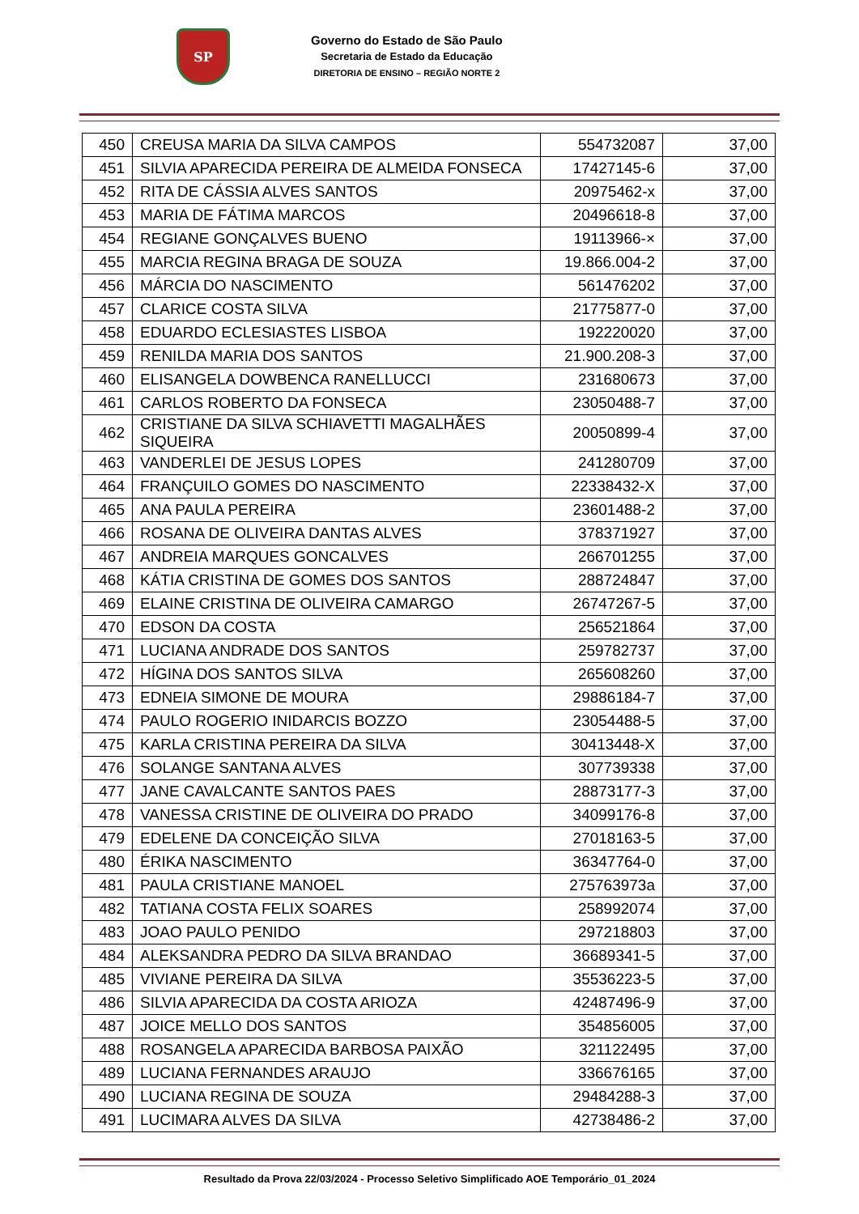SP
Governo do Estado de São Paulo
Secretaria de Estado da Educação
DIRETORIA DE ENSINO – REGIÃO NORTE 2
| 450 | CREUSA MARIA DA SILVA CAMPOS | 554732087 | 37,00 |
| 451 | SILVIA APARECIDA PEREIRA DE ALMEIDA FONSECA | 17427145-6 | 37,00 |
| 452 | RITA DE CÁSSIA ALVES SANTOS | 20975462-x | 37,00 |
| 453 | MARIA DE FÁTIMA MARCOS | 20496618-8 | 37,00 |
| 454 | REGIANE GONÇALVES BUENO | 19113966-× | 37,00 |
| 455 | MARCIA REGINA BRAGA DE SOUZA | 19.866.004-2 | 37,00 |
| 456 | MÁRCIA DO NASCIMENTO | 561476202 | 37,00 |
| 457 | CLARICE COSTA SILVA | 21775877-0 | 37,00 |
| 458 | EDUARDO ECLESIASTES LISBOA | 192220020 | 37,00 |
| 459 | RENILDA MARIA DOS SANTOS | 21.900.208-3 | 37,00 |
| 460 | ELISANGELA DOWBENCA RANELLUCCI | 231680673 | 37,00 |
| 461 | CARLOS ROBERTO DA FONSECA | 23050488-7 | 37,00 |
| 462 | CRISTIANE DA SILVA SCHIAVETTI MAGALHÃES SIQUEIRA | 20050899-4 | 37,00 |
| 463 | VANDERLEI DE JESUS LOPES | 241280709 | 37,00 |
| 464 | FRANÇUILO GOMES DO NASCIMENTO | 22338432-X | 37,00 |
| 465 | ANA PAULA PEREIRA | 23601488-2 | 37,00 |
| 466 | ROSANA DE OLIVEIRA DANTAS ALVES | 378371927 | 37,00 |
| 467 | ANDREIA MARQUES GONCALVES | 266701255 | 37,00 |
| 468 | KÁTIA CRISTINA DE GOMES DOS SANTOS | 288724847 | 37,00 |
| 469 | ELAINE CRISTINA DE OLIVEIRA CAMARGO | 26747267-5 | 37,00 |
| 470 | EDSON DA COSTA | 256521864 | 37,00 |
| 471 | LUCIANA ANDRADE DOS SANTOS | 259782737 | 37,00 |
| 472 | HÍGINA DOS SANTOS SILVA | 265608260 | 37,00 |
| 473 | EDNEIA SIMONE DE MOURA | 29886184-7 | 37,00 |
| 474 | PAULO ROGERIO INIDARCIS BOZZO | 23054488-5 | 37,00 |
| 475 | KARLA CRISTINA PEREIRA DA SILVA | 30413448-X | 37,00 |
| 476 | SOLANGE SANTANA ALVES | 307739338 | 37,00 |
| 477 | JANE CAVALCANTE SANTOS PAES | 28873177-3 | 37,00 |
| 478 | VANESSA CRISTINE DE OLIVEIRA DO PRADO | 34099176-8 | 37,00 |
| 479 | EDELENE DA CONCEIÇÃO SILVA | 27018163-5 | 37,00 |
| 480 | ÉRIKA NASCIMENTO | 36347764-0 | 37,00 |
| 481 | PAULA CRISTIANE MANOEL | 275763973a | 37,00 |
| 482 | TATIANA COSTA FELIX SOARES | 258992074 | 37,00 |
| 483 | JOAO PAULO PENIDO | 297218803 | 37,00 |
| 484 | ALEKSANDRA PEDRO DA SILVA BRANDAO | 36689341-5 | 37,00 |
| 485 | VIVIANE PEREIRA DA SILVA | 35536223-5 | 37,00 |
| 486 | SILVIA APARECIDA DA COSTA ARIOZA | 42487496-9 | 37,00 |
| 487 | JOICE MELLO DOS SANTOS | 354856005 | 37,00 |
| 488 | ROSANGELA APARECIDA BARBOSA PAIXÃO | 321122495 | 37,00 |
| 489 | LUCIANA FERNANDES ARAUJO | 336676165 | 37,00 |
| 490 | LUCIANA REGINA DE SOUZA | 29484288-3 | 37,00 |
| 491 | LUCIMARA ALVES DA SILVA | 42738486-2 | 37,00 |
Resultado da Prova 22/03/2024 - Processo Seletivo Simplificado AOE Temporário_01_2024